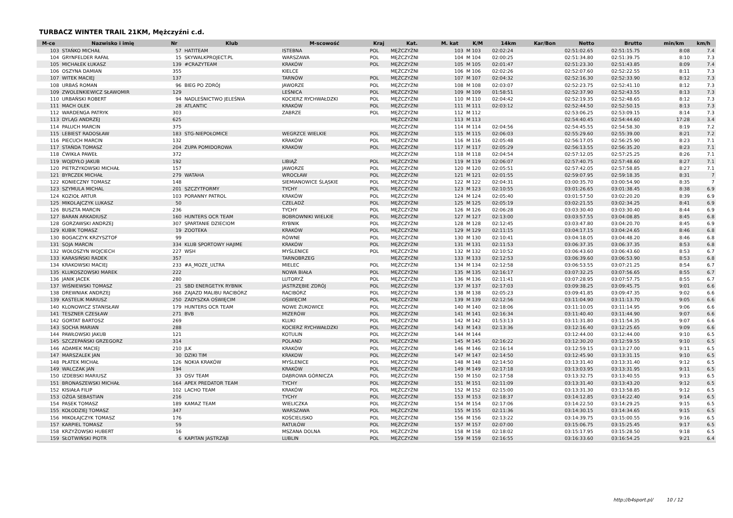TURBACZ WINTER TRAIL 21KM, Mężczyźni c.d.
| M-ce | Nazwisko i imię | Nr | Klub | M-scowość | Kraj | Kat. | M. kat | K/M | 14km | Kar/Bon | Netto | Brutto | min/km | km/h |
| --- | --- | --- | --- | --- | --- | --- | --- | --- | --- | --- | --- | --- | --- | --- |
| 103 | STAŃKO MICHAŁ | 57 | HATITEAM | ISTEBNA | POL | MĘŻCZYŹNI | 103 | M 103 | 02:02:24 | | 02:51:02.65 | 02:51:15.75 | 8:08 | 7.4 |
| 104 | GRYNFELDER RAFAŁ | 15 | SKYWALKPROJECT.PL | WARSZAWA | POL | MĘŻCZYŹNI | 104 | M 104 | 02:00:25 | | 02:51:34.80 | 02:51:39.75 | 8:10 | 7.3 |
| 105 | MICHAŁEK ŁUKASZ | 139 | #CRAZYTEAM | KRAKÓW | POL | MĘŻCZYŹNI | 105 | M 105 | 02:01:47 | | 02:51:23.30 | 02:51:43.85 | 8:09 | 7.4 |
| 106 | OSZYNA DAMIAN | 355 | | KIELCE | | MĘŻCZYŹNI | 106 | M 106 | 02:02:26 | | 02:52:07.60 | 02:52:22.55 | 8:11 | 7.3 |
| 107 | WITEK MACIEJ | 137 | | TARNÓW | POL | MĘŻCZYŹNI | 107 | M 107 | 02:04:32 | | 02:52:16.30 | 02:52:33.90 | 8:12 | 7.3 |
| 108 | URBAŚ ROMAN | 96 | BIEG PO ZDRÓJ | JAWORZE | POL | MĘŻCZYŹNI | 108 | M 108 | 02:03:07 | | 02:52:23.75 | 02:52:41.10 | 8:12 | 7.3 |
| 109 | ZWOLENKIEWICZ SŁAWOMIR | 129 | | LEŚNICA | POL | MĘŻCZYŹNI | 109 | M 109 | 01:58:51 | | 02:52:37.90 | 02:52:43.55 | 8:13 | 7.3 |
| 110 | URBAŃSKI ROBERT | 94 | NADLEŚNICTWO JELEŚNIA | KOCIERZ RYCHWAŁDZKI | POL | MĘŻCZYŹNI | 110 | M 110 | 02:04:42 | | 02:52:19.35 | 02:52:48.65 | 8:12 | 7.3 |
| 111 | MACH OLEK | 28 | ATLANTIC | KRAKÓW | POL | MĘŻCZYŹNI | 111 | M 111 | 02:03:12 | | 02:52:44.50 | 02:52:50.15 | 8:13 | 7.3 |
| 112 | WARDENGA PATRYK | 303 | | ZABRZE | POL | MĘŻCZYŹNI | 112 | M 112 | | | 02:53:06.25 | 02:53:09.15 | 8:14 | 7.3 |
| 113 | DYLĄG ANDRZEJ | 625 | | | | MĘŻCZYŹNI | 113 | M 113 | | | 02:54:40.45 | 02:54:44.60 | 17:28 | 3.4 |
| 114 | PALUCH MARCIN | 375 | | | | MĘŻCZYŹNI | 114 | M 114 | 02:04:56 | | 02:54:45.55 | 02:54:58.30 | 8:19 | 7.2 |
| 115 | LEBIEST RADOSŁAW | 183 | STG-NIEPOŁOMICE | WEGRZCE WIELKIE | POL | MĘŻCZYŹNI | 115 | M 115 | 02:06:03 | | 02:55:29.60 | 02:55:39.00 | 8:21 | 7.2 |
| 116 | PIECUCH MARCIN | 132 | | KRAKÓW | POL | MĘŻCZYŹNI | 116 | M 116 | 02:05:48 | | 02:56:17.05 | 02:56:25.90 | 8:23 | 7.1 |
| 117 | STAŃDA TOMASZ | 204 | ZUPA POMIDOROWA | KRAKÓW | POL | MĘŻCZYŹNI | 117 | M 117 | 02:05:29 | | 02:56:13.55 | 02:56:35.20 | 8:23 | 7.1 |
| 118 | ĆWIKŁA PAWEŁ | 372 | | | | MĘŻCZYŹNI | 118 | M 118 | 02:04:54 | | 02:57:12.05 | 02:57:25.25 | 8:26 | 7.1 |
| 119 | WOJDYŁO JAKUB | 192 | | LIBIĄŻ | POL | MĘŻCZYŹNI | 119 | M 119 | 02:06:07 | | 02:57:40.75 | 02:57:48.60 | 8:27 | 7.1 |
| 120 | PIETRZYKOWSKI MICHAŁ | 157 | | JAWORZE | POL | MĘŻCZYŹNI | 120 | M 120 | 02:05:51 | | 02:57:42.05 | 02:57:58.85 | 8:27 | 7.1 |
| 121 | BYRCZEK MICHAŁ | 279 | WATAHA | WROCŁAW | POL | MĘŻCZYŹNI | 121 | M 121 | 02:01:55 | | 02:59:07.95 | 02:59:18.35 | 8:31 | 7 |
| 122 | KONIECZNY TOMASZ | 148 | | SIEMIANOWICE ŚLĄSKIE | POL | MĘŻCZYŹNI | 122 | M 122 | 02:04:31 | | 03:00:35.70 | 03:00:54.90 | 8:35 | 7 |
| 123 | SZYMULA MICHAL | 201 | SZCZYTFORMY | TYCHY | POL | MĘŻCZYŹNI | 123 | M 123 | 02:10:55 | | 03:01:26.65 | 03:01:38.45 | 8:38 | 6.9 |
| 124 | KOZIOŁ ARTUR | 103 | PORANNY PATROL | KRAKÓW | POL | MĘŻCZYŹNI | 124 | M 124 | 02:05:40 | | 03:01:57.50 | 03:02:20.20 | 8:39 | 6.9 |
| 125 | MIKOLAJCZYK LUKASZ | 50 | | CZELADŹ | POL | MĘŻCZYŹNI | 125 | M 125 | 02:05:19 | | 03:02:21.55 | 03:02:34.25 | 8:41 | 6.9 |
| 126 | BUSZTA MARCIN | 236 | | TYCHY | POL | MĘŻCZYŹNI | 126 | M 126 | 02:06:28 | | 03:03:30.40 | 03:03:30.40 | 8:44 | 6.9 |
| 127 | BARAN ARKADIUSZ | 160 | HUNTERS OCR TEAM | BOBROWNIKI WIELKIE | POL | MĘŻCZYŹNI | 127 | M 127 | 02:13:00 | | 03:03:57.55 | 03:04:08.85 | 8:45 | 6.8 |
| 128 | GORZAWSKI ANDRZEJ | 307 | SPARTANIE DZIECIOM | RYBNIK | POL | MĘŻCZYŹNI | 128 | M 128 | 02:12:45 | | 03:03:47.80 | 03:04:20.70 | 8:45 | 6.9 |
| 129 | KUBIK TOMASZ | 19 | ZOOTEKA | KRAKÓW | POL | MĘŻCZYŹNI | 129 | M 129 | 02:11:15 | | 03:04:17.15 | 03:04:24.65 | 8:46 | 6.8 |
| 130 | BOGACZYK KRZYSZTOF | 99 | | RÓWNE | POL | MĘŻCZYŹNI | 130 | M 130 | 02:10:41 | | 03:04:18.05 | 03:04:48.20 | 8:46 | 6.8 |
| 131 | SOJA MARCIN | 334 | KLUB SPORTOWY HAJIME | KRAKÓW | POL | MĘŻCZYŹNI | 131 | M 131 | 02:11:53 | | 03:06:37.35 | 03:06:37.35 | 8:53 | 6.8 |
| 132 | WOŁOSZYN WOJCIECH | 227 | WSH | MYŚLENICE | POL | MĘŻCZYŹNI | 132 | M 132 | 02:10:52 | | 03:06:43.60 | 03:06:43.60 | 8:53 | 6.7 |
| 133 | KARASIŃSKI RADEK | 357 | | TARNOBRZEG | | MĘŻCZYŹNI | 133 | M 133 | 02:12:53 | | 03:06:39.60 | 03:06:53.90 | 8:53 | 6.8 |
| 134 | KRAKOWSKI MACIEJ | 233 | #A_MOZE_ULTRA | MIELEC | POL | MĘŻCZYŹNI | 134 | M 134 | 02:12:58 | | 03:06:53.55 | 03:07:21.25 | 8:54 | 6.7 |
| 135 | KLUKOSZOWSKI MAREK | 222 | | NOWA BIAŁA | POL | MĘŻCZYŹNI | 135 | M 135 | 02:16:17 | | 03:07:32.25 | 03:07:56.65 | 8:55 | 6.7 |
| 136 | JANIK JACEK | 280 | | LUTORYŻ | POL | MĘŻCZYŹNI | 136 | M 136 | 02:11:41 | | 03:07:28.95 | 03:07:57.75 | 8:55 | 6.7 |
| 137 | WIŚNIEWSKI TOMASZ | 21 | SBD ENERGETYK RYBNIK | JASTRZĘBIE ZDRÓJ | POL | MĘŻCZYŹNI | 137 | M 137 | 02:17:03 | | 03:09:38.25 | 03:09:45.75 | 9:01 | 6.6 |
| 138 | DREWNIAK ANDRZEJ | 368 | ZAJAZD MALIBU RACIBÓRZ | RACIBÓRZ | POL | MĘŻCZYŹNI | 138 | M 138 | 02:05:23 | | 03:09:41.85 | 03:09:47.35 | 9:02 | 6.6 |
| 139 | KASTELIK MARIUSZ | 250 | ZADYSZKA OŚWIĘCIM | OŚWIĘCIM | POL | MĘŻCZYŹNI | 139 | M 139 | 02:12:56 | | 03:11:04.90 | 03:11:13.70 | 9:05 | 6.6 |
| 140 | KLONOWICZ STANISŁAW | 179 | HUNTERS OCR TEAM | NOWE ŻUKOWICE | POL | MĘŻCZYŹNI | 140 | M 140 | 02:18:06 | | 03:11:10.05 | 03:11:14.95 | 9:06 | 6.6 |
| 141 | TESZNER CZESŁAW | 271 | BVB | MIZERÓW | POL | MĘŻCZYŹNI | 141 | M 141 | 02:16:34 | | 03:11:40.40 | 03:11:44.90 | 9:07 | 6.6 |
| 142 | GORTAT BARTOSZ | 269 | | KLUKI | POL | MĘŻCZYŹNI | 142 | M 142 | 01:53:13 | | 03:11:31.80 | 03:11:54.35 | 9:07 | 6.6 |
| 143 | SOCHA MARIAN | 288 | | KOCIERZ RYCHWAŁDZKI | POL | MĘŻCZYŹNI | 143 | M 143 | 02:13:36 | | 03:12:16.40 | 03:12:25.65 | 9:09 | 6.6 |
| 144 | PAWŁOWSKI JAKUB | 121 | | KOTULIN | POL | MĘŻCZYŹNI | 144 | M 144 | | | 03:12:44.00 | 03:12:44.00 | 9:10 | 6.5 |
| 145 | SZCZEPAŃSKI GRZEGORZ | 314 | | POLAND | POL | MĘŻCZYŹNI | 145 | M 145 | 02:16:22 | | 03:12:30.20 | 03:12:59.55 | 9:10 | 6.5 |
| 146 | ADAMEK MACIEJ | 210 | JLK | KRAKÓW | POL | MĘŻCZYŹNI | 146 | M 146 | 02:16:14 | | 03:12:59.15 | 03:13:27.00 | 9:11 | 6.5 |
| 147 | MARSZALEK JAN | 30 | DZIKI TIM | KRAKOW | POL | MĘŻCZYŹNI | 147 | M 147 | 02:14:50 | | 03:12:45.90 | 03:13:31.15 | 9:10 | 6.5 |
| 148 | PŁATEK MICHAŁ | 126 | NOKIA KRAKÓW | MYŚLENICE | POL | MĘŻCZYŹNI | 148 | M 148 | 02:14:50 | | 03:13:31.40 | 03:13:31.40 | 9:12 | 6.5 |
| 149 | WALCZAK JAN | 194 | | KRAKÓW | POL | MĘŻCZYŹNI | 149 | M 149 | 02:17:18 | | 03:13:03.95 | 03:13:31.95 | 9:11 | 6.5 |
| 150 | IZDEBSKI MARIUSZ | 33 | OSV TEAM | DĄBROWA GÓRNICZA | POL | MĘŻCZYŹNI | 150 | M 150 | 02:17:58 | | 03:13:32.75 | 03:13:40.55 | 9:13 | 6.5 |
| 151 | BRONASZEWSKI MICHAŁ | 164 | APEX PREDATOR TEAM | TYCHY | POL | MĘŻCZYŹNI | 151 | M 151 | 02:11:09 | | 03:13:31.40 | 03:13:43.20 | 9:12 | 6.5 |
| 152 | KISIAŁA FILIP | 102 | LACHO TEAM | KRAKÓW | POL | MĘŻCZYŹNI | 152 | M 152 | 02:15:00 | | 03:13:31.30 | 03:13:58.85 | 9:12 | 6.5 |
| 153 | OŻGA SEBASTIAN | 216 | | TYCHY | POL | MĘŻCZYŹNI | 153 | M 153 | 02:18:37 | | 03:14:12.85 | 03:14:22.40 | 9:14 | 6.5 |
| 154 | PASEK TOMASZ | 189 | KAMAZ TEAM | WIELICZKA | POL | MĘŻCZYŹNI | 154 | M 154 | 02:17:06 | | 03:14:22.50 | 03:14:29.25 | 9:15 | 6.5 |
| 155 | KOŁODZIEJ TOMASZ | 347 | | WARSZAWA | POL | MĘŻCZYŹNI | 155 | M 155 | 02:11:36 | | 03:14:30.15 | 03:14:34.65 | 9:15 | 6.5 |
| 156 | MIKOŁAJCZYK TOMASZ | 176 | | KOŚCIELISKO | POL | MĘŻCZYŹNI | 156 | M 156 | 02:13:22 | | 03:14:39.75 | 03:15:00.55 | 9:16 | 6.5 |
| 157 | KARPIEL TOMASZ | 59 | | RATUŁÓW | POL | MĘŻCZYŹNI | 157 | M 157 | 02:07:00 | | 03:15:06.75 | 03:15:25.45 | 9:17 | 6.5 |
| 158 | KRZYŻOWSKI HUBERT | 16 | | MSZANA DOLNA | POL | MĘŻCZYŹNI | 158 | M 158 | 02:18:02 | | 03:15:17.95 | 03:15:28.50 | 9:18 | 6.5 |
| 159 | SŁOTWIŃSKI PIOTR | 6 | KAPITAN JASTRZĄB | LUBLIN | POL | MĘŻCZYŹNI | 159 | M 159 | 02:16:55 | | 03:16:33.60 | 03:16:54.25 | 9:21 | 6.4 |
http://b4sport.pl/ 10 / 12